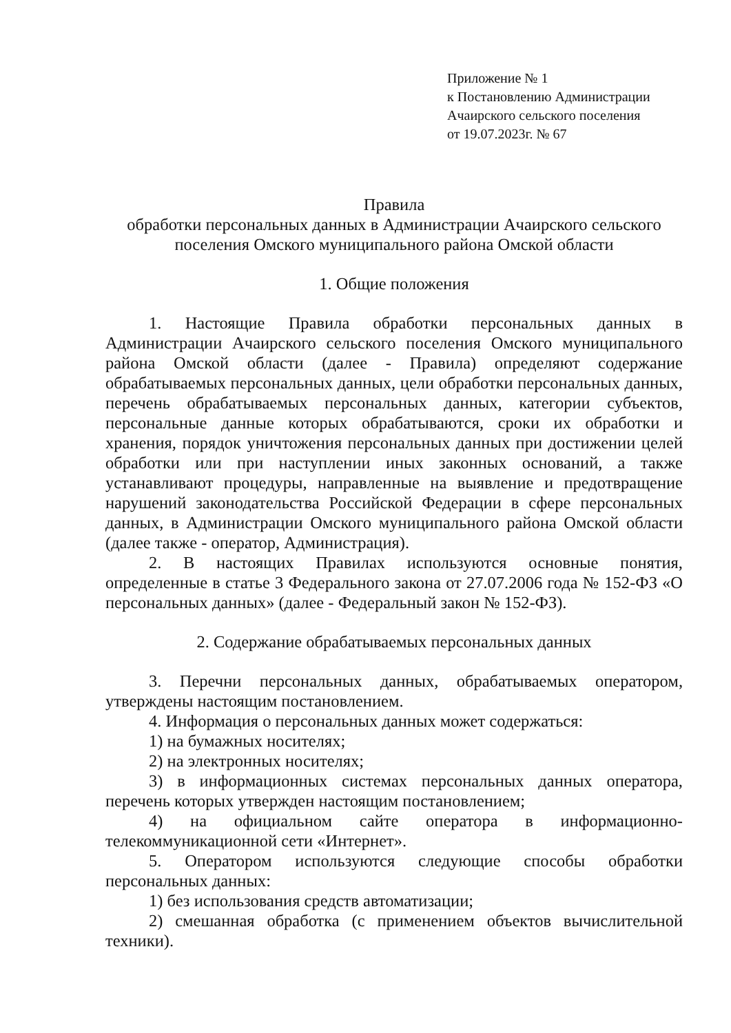Приложение № 1
к Постановлению Администрации
Ачаирского сельского поселения
от 19.07.2023г. № 67
Правила
обработки персональных данных в Администрации Ачаирского сельского поселения Омского муниципального района Омской области
1. Общие положения
1. Настоящие Правила обработки персональных данных в Администрации Ачаирского сельского поселения Омского муниципального района Омской области (далее - Правила) определяют содержание обрабатываемых персональных данных, цели обработки персональных данных, перечень обрабатываемых персональных данных, категории субъектов, персональные данные которых обрабатываются, сроки их обработки и хранения, порядок уничтожения персональных данных при достижении целей обработки или при наступлении иных законных оснований, а также устанавливают процедуры, направленные на выявление и предотвращение нарушений законодательства Российской Федерации в сфере персональных данных, в Администрации Омского муниципального района Омской области (далее также - оператор, Администрация).
2. В настоящих Правилах используются основные понятия, определенные в статье 3 Федерального закона от 27.07.2006 года № 152-ФЗ «О персональных данных» (далее - Федеральный закон № 152-ФЗ).
2. Содержание обрабатываемых персональных данных
3. Перечни персональных данных, обрабатываемых оператором, утверждены настоящим постановлением.
4. Информация о персональных данных может содержаться:
1) на бумажных носителях;
2) на электронных носителях;
3) в информационных системах персональных данных оператора, перечень которых утвержден настоящим постановлением;
4) на официальном сайте оператора в информационно-телекоммуникационной сети «Интернет».
5. Оператором используются следующие способы обработки персональных данных:
1) без использования средств автоматизации;
2) смешанная обработка (с применением объектов вычислительной техники).